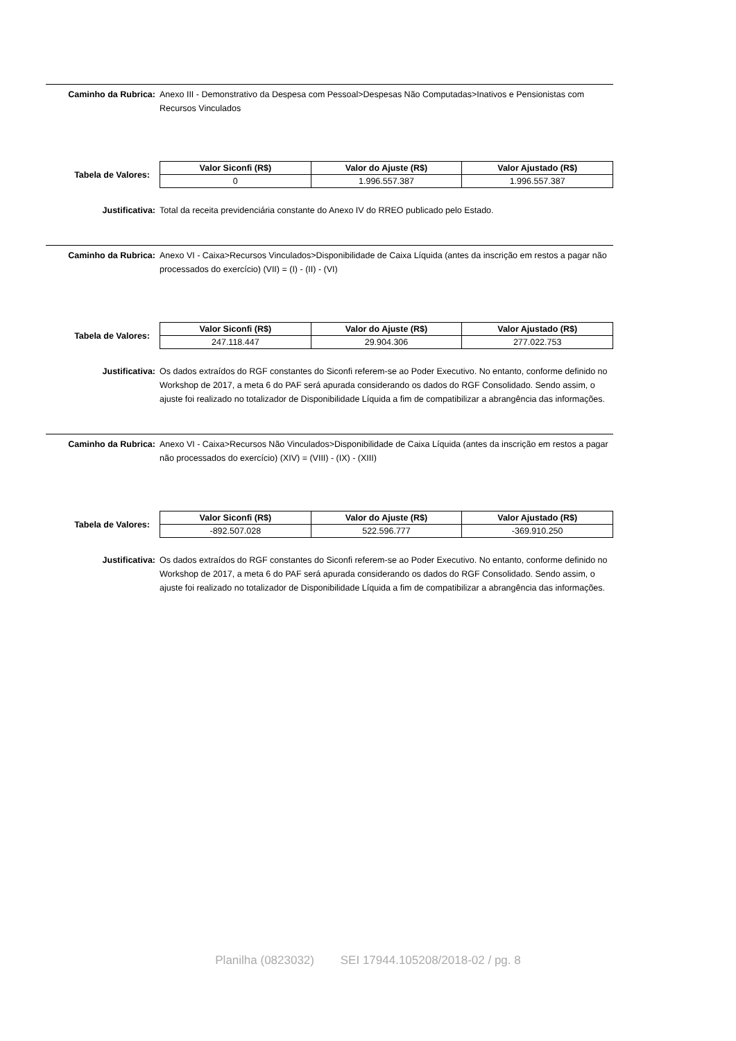Caminho da Rubrica: Anexo III - Demonstrativo da Despesa com Pessoal>Despesas Não Computadas>Inativos e Pensionistas com Recursos Vinculados
Tabela de Valores:
| Valor Siconfi (R$) | Valor do Ajuste (R$) | Valor Ajustado (R$) |
| --- | --- | --- |
| 0 | 1.996.557.387 | 1.996.557.387 |
Justificativa: Total da receita previdenciária constante do Anexo IV do RREO publicado pelo Estado.
Caminho da Rubrica: Anexo VI - Caixa>Recursos Vinculados>Disponibilidade de Caixa Líquida (antes da inscrição em restos a pagar não processados do exercício) (VII) = (I) - (II) - (VI)
Tabela de Valores:
| Valor Siconfi (R$) | Valor do Ajuste (R$) | Valor Ajustado (R$) |
| --- | --- | --- |
| 247.118.447 | 29.904.306 | 277.022.753 |
Justificativa: Os dados extraídos do RGF constantes do Siconfi referem-se ao Poder Executivo. No entanto, conforme definido no Workshop de 2017, a meta 6 do PAF será apurada considerando os dados do RGF Consolidado. Sendo assim, o ajuste foi realizado no totalizador de Disponibilidade Líquida a fim de compatibilizar a abrangência das informações.
Caminho da Rubrica: Anexo VI - Caixa>Recursos Não Vinculados>Disponibilidade de Caixa Líquida (antes da inscrição em restos a pagar não processados do exercício) (XIV) = (VIII) - (IX) - (XIII)
Tabela de Valores:
| Valor Siconfi (R$) | Valor do Ajuste (R$) | Valor Ajustado (R$) |
| --- | --- | --- |
| -892.507.028 | 522.596.777 | -369.910.250 |
Justificativa: Os dados extraídos do RGF constantes do Siconfi referem-se ao Poder Executivo. No entanto, conforme definido no Workshop de 2017, a meta 6 do PAF será apurada considerando os dados do RGF Consolidado. Sendo assim, o ajuste foi realizado no totalizador de Disponibilidade Líquida a fim de compatibilizar a abrangência das informações.
Planilha (0823032) SEI 17944.105208/2018-02 / pg. 8